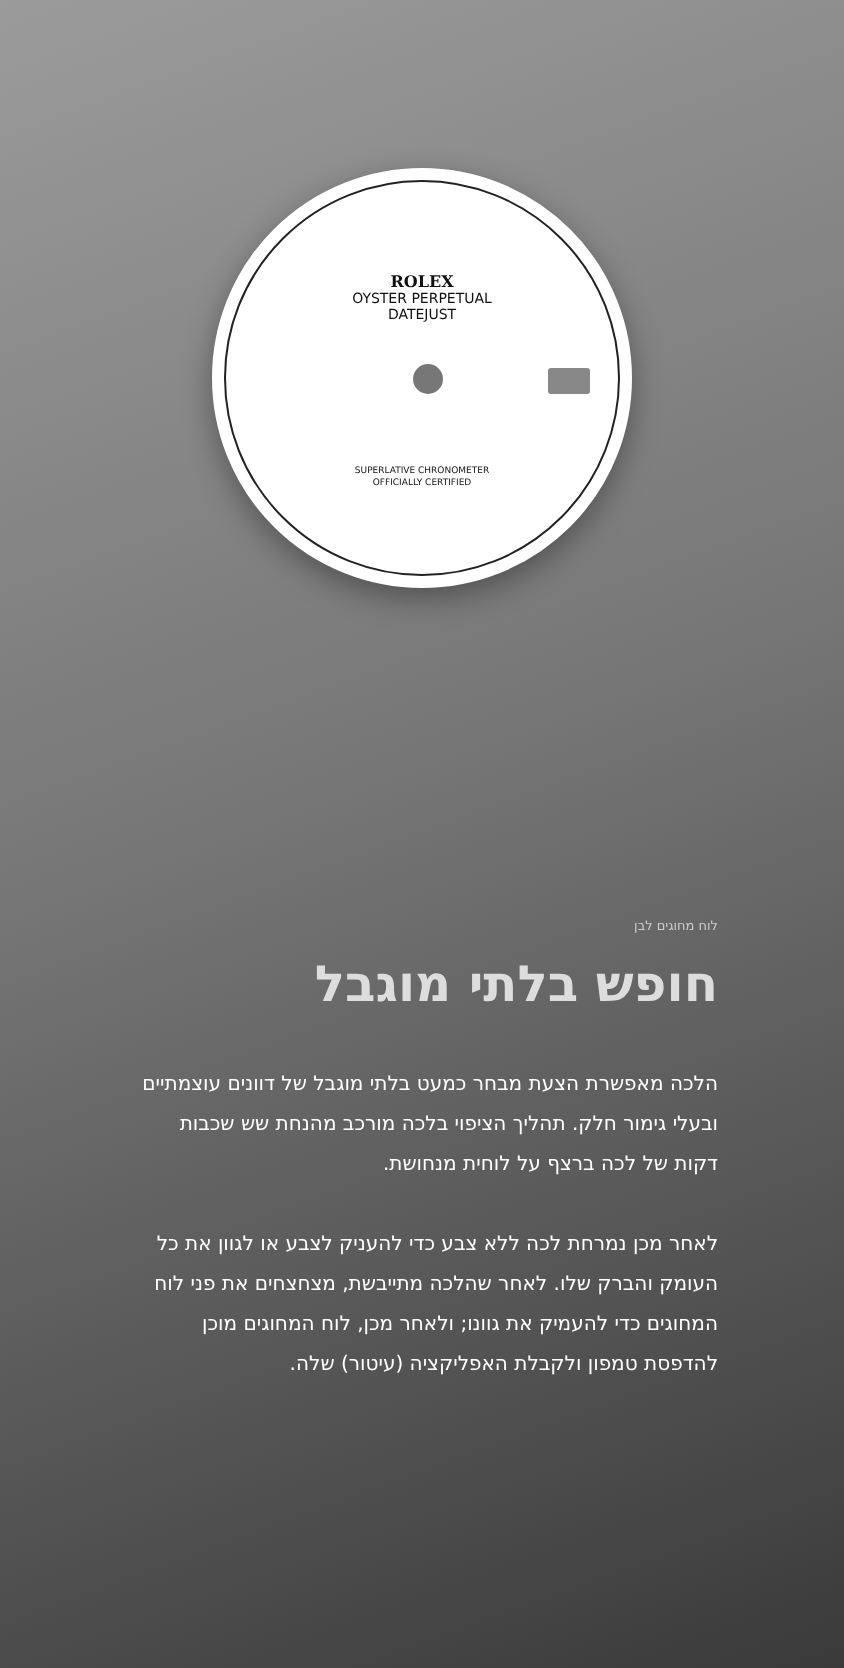ROLEX
OYSTER PERPETUAL
DATEJUST
SUPERLATIVE CHRONOMETER
OFFICIALLY CERTIFIED
לוח מחוגים לבן
חופש בלתי מוגבל
הלכה מאפשרת הצעת מבחר כמעט בלתי מוגבל של דוונים עוצמתיים ובעלי גימור חלק. תהליך הציפוי בלכה מורכב מהנחת שש שכבות דקות של לכה ברצף על לוחית מנחושת.
לאחר מכן נמרחת לכה ללא צבע כדי להעניק לצבע או לגוון את כל העומק והברק שלו. לאחר שהלכה מתייבשת, מצחצחים את פני לוח המחוגים כדי להעמיק את גוונו; ולאחר מכן, לוח המחוגים מוכן להדפסת טמפון ולקבלת האפליקציה (עיטור) שלה.